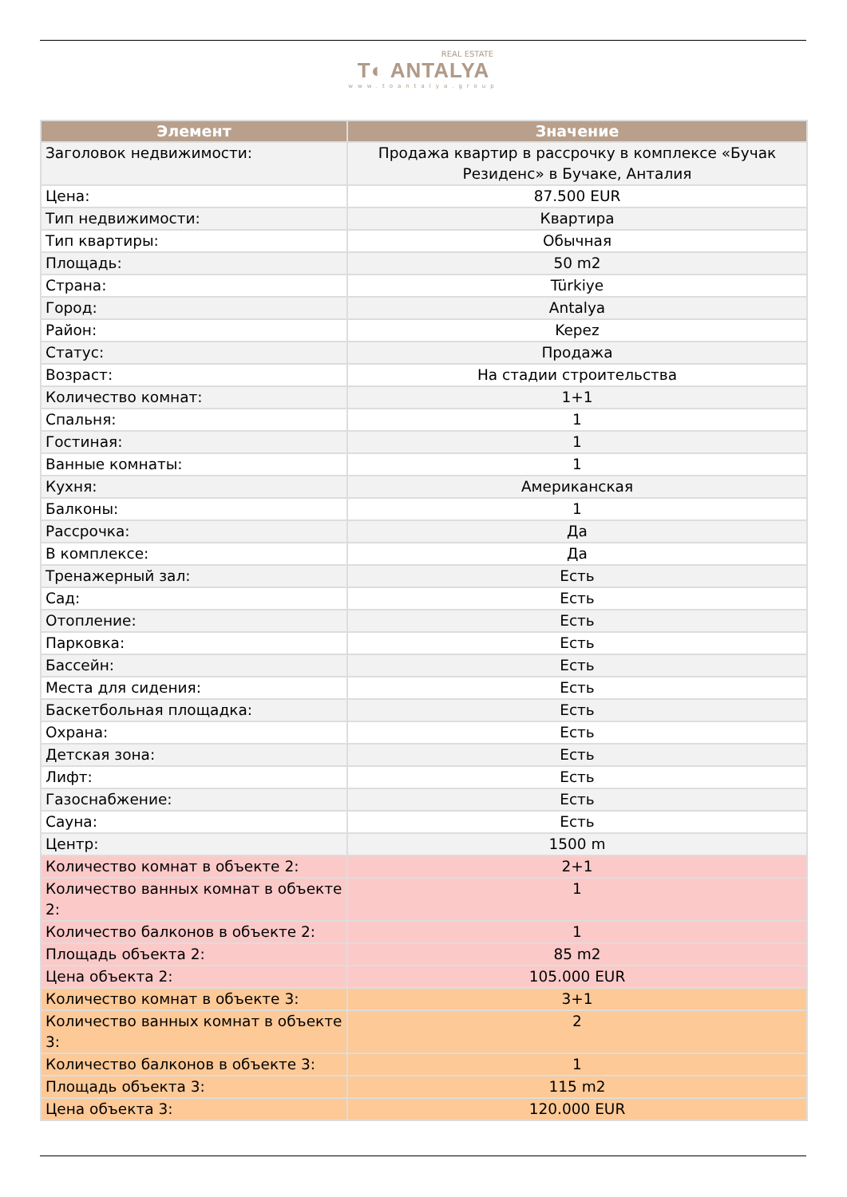REAL ESTATE
T◐ ANTALYA
www.toantalya.group
| Элемент | Значение |
| --- | --- |
| Заголовок недвижимости: | Продажа квартир в рассрочку в комплексе «Бучак Резиденс» в Бучаке, Анталия |
| Цена: | 87.500 EUR |
| Тип недвижимости: | Квартира |
| Тип квартиры: | Обычная |
| Площадь: | 50 m2 |
| Страна: | Türkiye |
| Город: | Antalya |
| Район: | Kepez |
| Статус: | Продажа |
| Возраст: | На стадии строительства |
| Количество комнат: | 1+1 |
| Спальня: | 1 |
| Гостиная: | 1 |
| Ванные комнаты: | 1 |
| Кухня: | Американская |
| Балконы: | 1 |
| Рассрочка: | Да |
| В комплексе: | Да |
| Тренажерный зал: | Есть |
| Сад: | Есть |
| Отопление: | Есть |
| Парковка: | Есть |
| Бассейн: | Есть |
| Места для сидения: | Есть |
| Баскетбольная площадка: | Есть |
| Охрана: | Есть |
| Детская зона: | Есть |
| Лифт: | Есть |
| Газоснабжение: | Есть |
| Сауна: | Есть |
| Центр: | 1500 m |
| Количество комнат в объекте 2: | 2+1 |
| Количество ванных комнат в объекте 2: | 1 |
| Количество балконов в объекте 2: | 1 |
| Площадь объекта 2: | 85 m2 |
| Цена объекта 2: | 105.000 EUR |
| Количество комнат в объекте 3: | 3+1 |
| Количество ванных комнат в объекте 3: | 2 |
| Количество балконов в объекте 3: | 1 |
| Площадь объекта 3: | 115 m2 |
| Цена объекта 3: | 120.000 EUR |